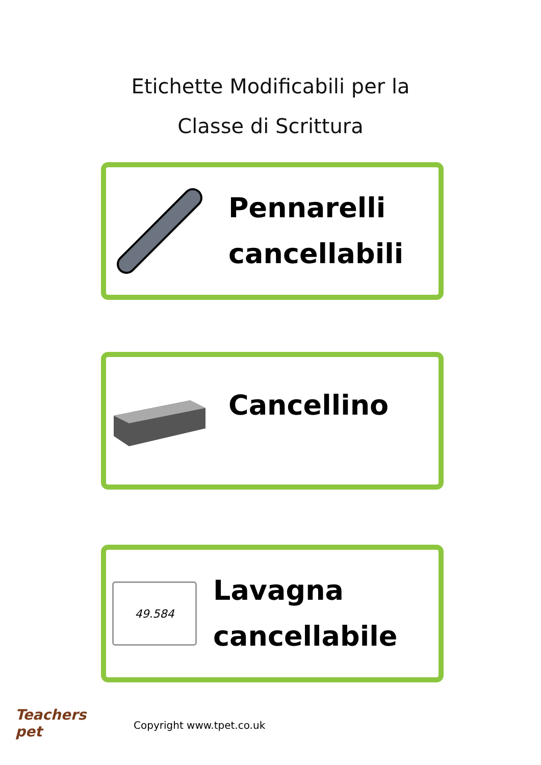Etichette Modificabili per la
Classe di Scrittura
Pennarelli
cancellabili
Cancellino
49.584
Lavagna
cancellabile
Teachers
pet
Copyright www.tpet.co.uk